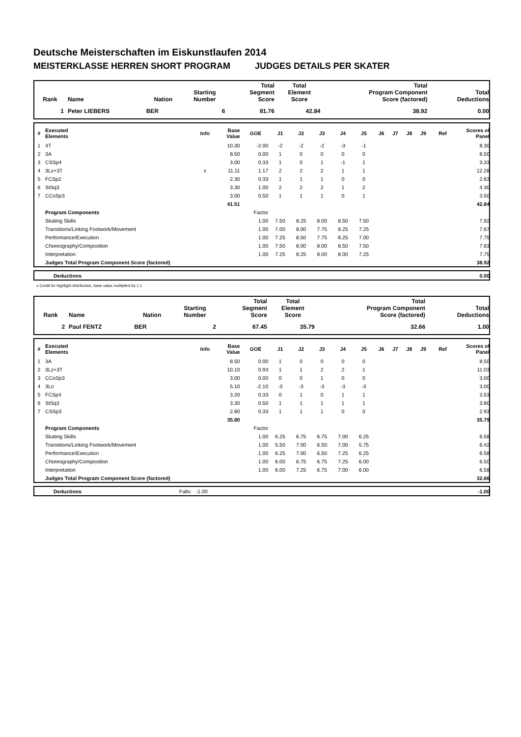Deutsche Meisterschaften im Eiskunstlaufen 2014
MEISTERKLASSE HERREN SHORT PROGRAM JUDGES DETAILS PER SKATER
| Rank | Name | Nation | Starting Number | Total Segment Score | Total Element Score | Total Program Component Score (factored) | Total Deductions |
| --- | --- | --- | --- | --- | --- | --- | --- |
| 1 | Peter LIEBERS | BER | 6 | 81.76 | 42.84 | 38.92 | 0.00 |
| # | Executed Elements | Info | Base Value | GOE | J1 | J2 | J3 | J4 | J5 | J6 | J7 | J8 | J9 | Ref | Scores of Panel |
| --- | --- | --- | --- | --- | --- | --- | --- | --- | --- | --- | --- | --- | --- | --- | --- |
| 1 | 4T | | 10.30 | -2.00 | -2 | -2 | -2 | -3 | -1 | | | | | | 8.30 |
| 2 | 3A | | 8.50 | 0.00 | 1 | 0 | 0 | 0 | 0 | | | | | | 8.50 |
| 3 | CSSp4 | | 3.00 | 0.33 | 1 | 0 | 1 | -1 | 1 | | | | | | 3.33 |
| 4 | 3Lz+3T | x | 11.11 | 1.17 | 2 | 2 | 2 | 1 | 1 | | | | | | 12.28 |
| 5 | FCSp2 | | 2.30 | 0.33 | 1 | 1 | 1 | 0 | 0 | | | | | | 2.63 |
| 6 | StSq3 | | 3.30 | 1.00 | 2 | 2 | 2 | 1 | 2 | | | | | | 4.30 |
| 7 | CCoSp3 | | 3.00 | 0.50 | 1 | 1 | 1 | 0 | 1 | | | | | | 3.50 |
| | | | 41.51 | | | | | | | | | | | | 42.84 |
| | Program Components | | | Factor | | | | | | | | | | | |
| | Skating Skills | | | 1.00 | 7.50 | 8.25 | 8.00 | 8.50 | 7.50 | | | | | | 7.92 |
| | Transitions/Linking Footwork/Movement | | | 1.00 | 7.00 | 8.00 | 7.75 | 8.25 | 7.25 | | | | | | 7.67 |
| | Performance/Execution | | | 1.00 | 7.25 | 8.50 | 7.75 | 8.25 | 7.00 | | | | | | 7.75 |
| | Choreography/Composition | | | 1.00 | 7.50 | 8.00 | 8.00 | 8.50 | 7.50 | | | | | | 7.83 |
| | Interpretation | | | 1.00 | 7.25 | 8.25 | 8.00 | 8.00 | 7.25 | | | | | | 7.75 |
| | Judges Total Program Component Score (factored) | | | | | | | | | | | | | | 38.92 |
| | Deductions | 0.00 |
x Credit for highlight distribution, base value multiplied by 1.1
| Rank | Name | Nation | Starting Number | Total Segment Score | Total Element Score | Total Program Component Score (factored) | Total Deductions |
| --- | --- | --- | --- | --- | --- | --- | --- |
| 2 | Paul FENTZ | BER | 2 | 67.45 | 35.79 | 32.66 | 1.00 |
| # | Executed Elements | Info | Base Value | GOE | J1 | J2 | J3 | J4 | J5 | J6 | J7 | J8 | J9 | Ref | Scores of Panel |
| --- | --- | --- | --- | --- | --- | --- | --- | --- | --- | --- | --- | --- | --- | --- | --- |
| 1 | 3A | | 8.50 | 0.00 | 1 | 0 | 0 | 0 | 0 | | | | | | 8.50 |
| 2 | 3Lz+3T | | 10.10 | 0.93 | 1 | 1 | 2 | 2 | 1 | | | | | | 11.03 |
| 3 | CCoSp3 | | 3.00 | 0.00 | 0 | 0 | 1 | 0 | 0 | | | | | | 3.00 |
| 4 | 3Lo | | 5.10 | -2.10 | -3 | -3 | -3 | -3 | -3 | | | | | | 3.00 |
| 5 | FCSp4 | | 3.20 | 0.33 | 0 | 1 | 0 | 1 | 1 | | | | | | 3.53 |
| 6 | StSq3 | | 3.30 | 0.50 | 1 | 1 | 1 | 1 | 1 | | | | | | 3.80 |
| 7 | CSSp3 | | 2.60 | 0.33 | 1 | 1 | 1 | 0 | 0 | | | | | | 2.93 |
| | | | 35.80 | | | | | | | | | | | | 35.79 |
| | Program Components | | | Factor | | | | | | | | | | | |
| | Skating Skills | | | 1.00 | 6.25 | 6.75 | 6.75 | 7.00 | 6.25 | | | | | | 6.58 |
| | Transitions/Linking Footwork/Movement | | | 1.00 | 5.50 | 7.00 | 6.50 | 7.00 | 5.75 | | | | | | 6.42 |
| | Performance/Execution | | | 1.00 | 6.25 | 7.00 | 6.50 | 7.25 | 6.25 | | | | | | 6.58 |
| | Choreography/Composition | | | 1.00 | 6.00 | 6.75 | 6.75 | 7.25 | 6.00 | | | | | | 6.50 |
| | Interpretation | | | 1.00 | 6.00 | 7.25 | 6.75 | 7.00 | 6.00 | | | | | | 6.58 |
| | Judges Total Program Component Score (factored) | | | | | | | | | | | | | | 32.66 |
| | Deductions | Falls: -1.00 | -1.00 |